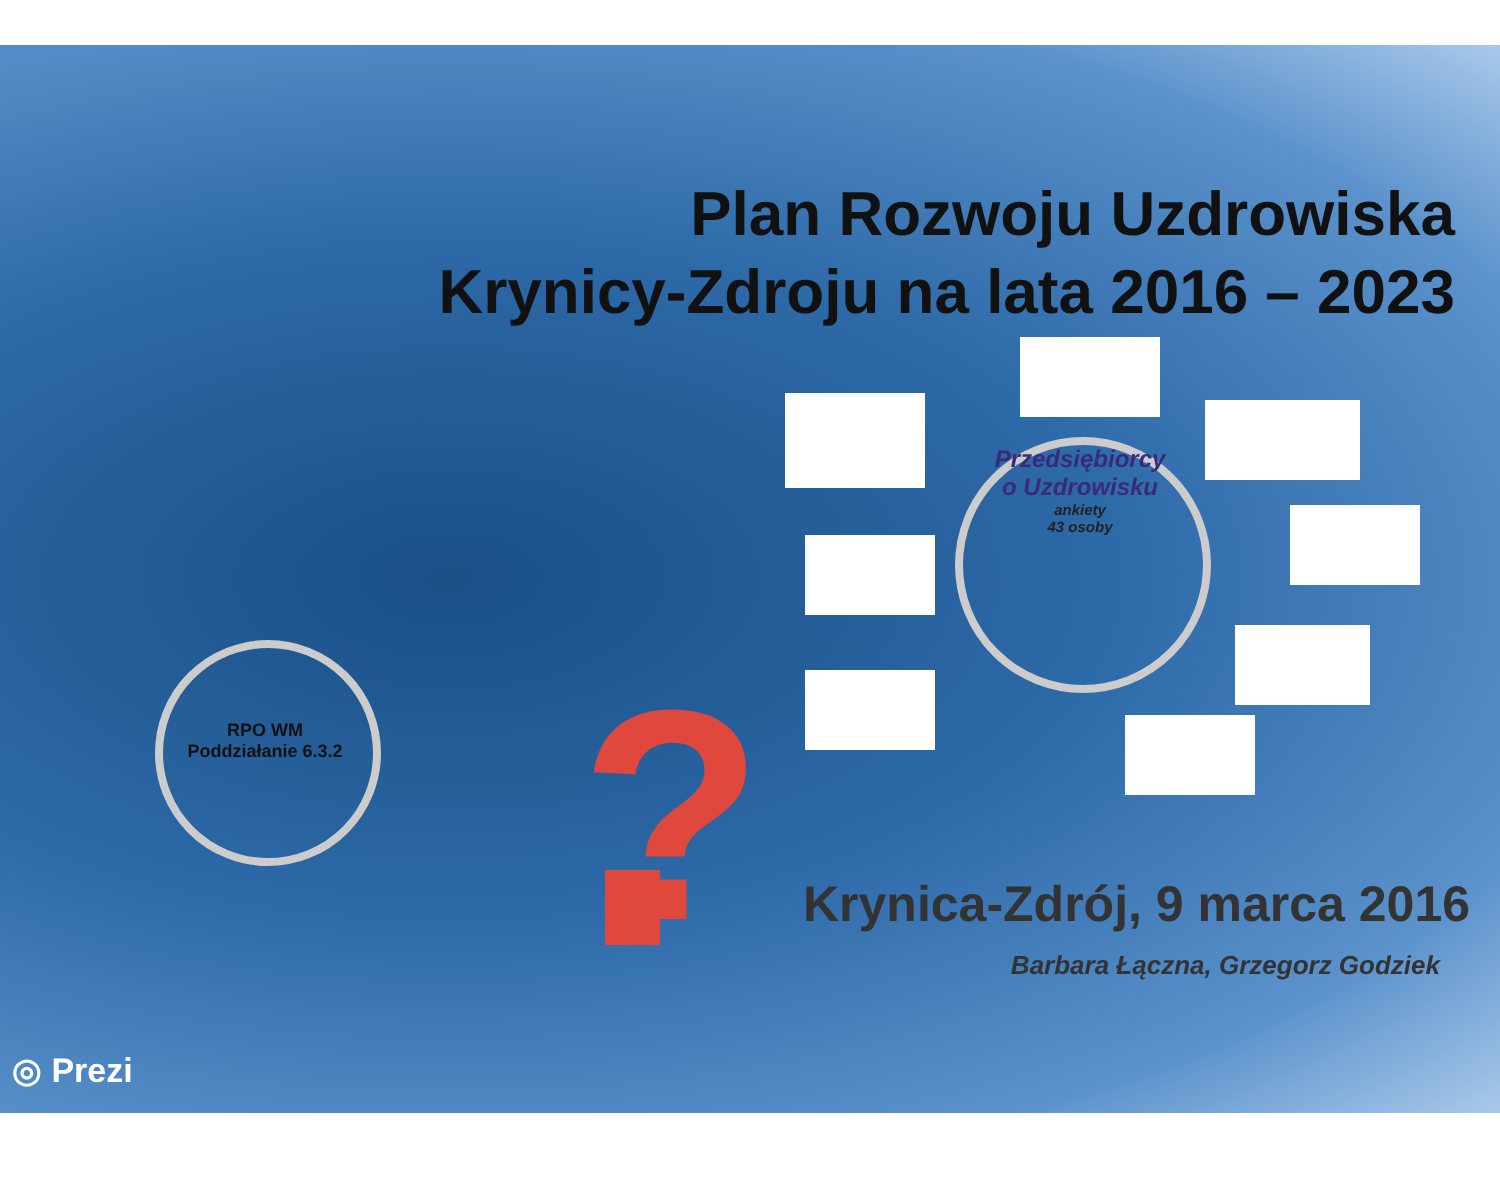Plan Rozwoju Uzdrowiska
Krynicy-Zdroju na lata 2016 – 2023
?
Przedsiębiorcy
o Uzdrowisku
ankiety
43 osoby
RPO WM
Poddziałanie 6.3.2
Krynica-Zdrój, 9 marca 2016
Barbara Łączna, Grzegorz Godziek
◎ Prezi